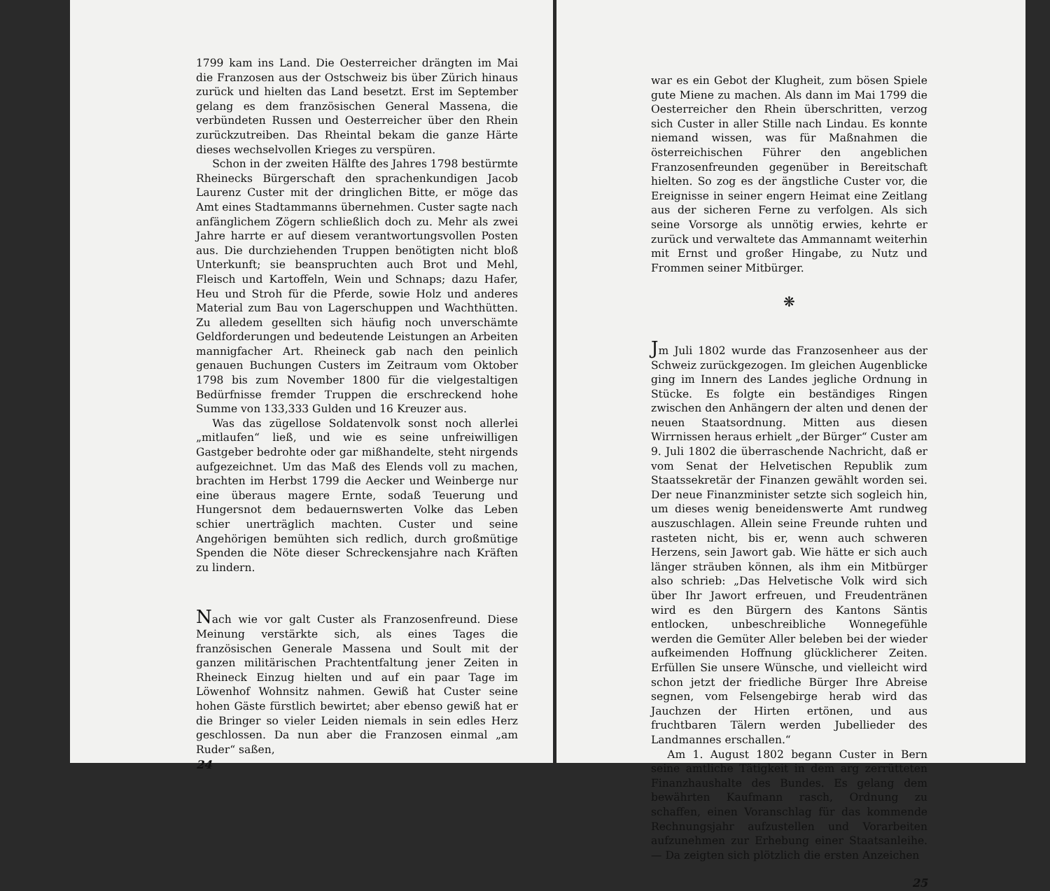1799 kam ins Land. Die Oesterreicher drängten im Mai die Franzosen aus der Ostschweiz bis über Zürich hinaus zurück und hielten das Land besetzt. Erst im September gelang es dem französischen General Massena, die verbündeten Russen und Oesterreicher über den Rhein zurückzutreiben. Das Rheintal bekam die ganze Härte dieses wechselvollen Krieges zu verspüren.
Schon in der zweiten Hälfte des Jahres 1798 bestürmte Rheinecks Bürgerschaft den sprachenkundigen Jacob Laurenz Custer mit der dringlichen Bitte, er möge das Amt eines Stadtammanns übernehmen. Custer sagte nach anfänglichem Zögern schließlich doch zu. Mehr als zwei Jahre harrte er auf diesem verantwortungsvollen Posten aus. Die durchziehenden Truppen benötigten nicht bloß Unterkunft; sie beanspruchten auch Brot und Mehl, Fleisch und Kartoffeln, Wein und Schnaps; dazu Hafer, Heu und Stroh für die Pferde, sowie Holz und anderes Material zum Bau von Lagerschuppen und Wachthütten. Zu alledem gesellten sich häufig noch unverschämte Geldforderungen und bedeutende Leistungen an Arbeiten mannigfacher Art. Rheineck gab nach den peinlich genauen Buchungen Custers im Zeitraum vom Oktober 1798 bis zum November 1800 für die vielgestaltigen Bedürfnisse fremder Truppen die erschreckend hohe Summe von 133,333 Gulden und 16 Kreuzer aus.
Was das zügellose Soldatenvolk sonst noch allerlei „mitlaufen“ ließ, und wie es seine unfreiwilligen Gastgeber bedrohte oder gar mißhandelte, steht nirgends aufgezeichnet. Um das Maß des Elends voll zu machen, brachten im Herbst 1799 die Aecker und Weinberge nur eine überaus magere Ernte, sodaß Teuerung und Hungersnot dem bedauernswerten Volke das Leben schier unerträglich machten. Custer und seine Angehörigen bemühten sich redlich, durch großmütige Spenden die Nöte dieser Schreckensjahre nach Kräften zu lindern.
Nach wie vor galt Custer als Franzosenfreund. Diese Meinung verstärkte sich, als eines Tages die französischen Generale Massena und Soult mit der ganzen militärischen Prachtentfaltung jener Zeiten in Rheineck Einzug hielten und auf ein paar Tage im Löwenhof Wohnsitz nahmen. Gewiß hat Custer seine hohen Gäste fürstlich bewirtet; aber ebenso gewiß hat er die Bringer so vieler Leiden niemals in sein edles Herz geschlossen. Da nun aber die Franzosen einmal „am Ruder“ saßen,
24
war es ein Gebot der Klugheit, zum bösen Spiele gute Miene zu machen. Als dann im Mai 1799 die Oesterreicher den Rhein überschritten, verzog sich Custer in aller Stille nach Lindau. Es konnte niemand wissen, was für Maßnahmen die österreichischen Führer den angeblichen Franzosenfreunden gegenüber in Bereitschaft hielten. So zog es der ängstliche Custer vor, die Ereignisse in seiner engern Heimat eine Zeitlang aus der sicheren Ferne zu verfolgen. Als sich seine Vorsorge als unnötig erwies, kehrte er zurück und verwaltete das Ammannamt weiterhin mit Ernst und großer Hingabe, zu Nutz und Frommen seiner Mitbürger.
❋
Jm Juli 1802 wurde das Franzosenheer aus der Schweiz zurückgezogen. Im gleichen Augenblicke ging im Innern des Landes jegliche Ordnung in Stücke. Es folgte ein beständiges Ringen zwischen den Anhängern der alten und denen der neuen Staatsordnung. Mitten aus diesen Wirrnissen heraus erhielt „der Bürger“ Custer am 9. Juli 1802 die überraschende Nachricht, daß er vom Senat der Helvetischen Republik zum Staatssekretär der Finanzen gewählt worden sei. Der neue Finanzminister setzte sich sogleich hin, um dieses wenig beneidenswerte Amt rundweg auszuschlagen. Allein seine Freunde ruhten und rasteten nicht, bis er, wenn auch schweren Herzens, sein Jawort gab. Wie hätte er sich auch länger sträuben können, als ihm ein Mitbürger also schrieb: „Das Helvetische Volk wird sich über Ihr Jawort erfreuen, und Freudentränen wird es den Bürgern des Kantons Säntis entlocken, unbeschreibliche Wonnegefühle werden die Gemüter Aller beleben bei der wieder aufkeimenden Hoffnung glücklicherer Zeiten. Erfüllen Sie unsere Wünsche, und vielleicht wird schon jetzt der friedliche Bürger Ihre Abreise segnen, vom Felsengebirge herab wird das Jauchzen der Hirten ertönen, und aus fruchtbaren Tälern werden Jubellieder des Landmannes erschallen.“
Am 1. August 1802 begann Custer in Bern seine amtliche Tätigkeit in dem arg zerrütteten Finanzhaushalte des Bundes. Es gelang dem bewährten Kaufmann rasch, Ordnung zu schaffen, einen Voranschlag für das kommende Rechnungsjahr aufzustellen und Vorarbeiten aufzunehmen zur Erhebung einer Staatsanleihe. — Da zeigten sich plötzlich die ersten Anzeichen
25